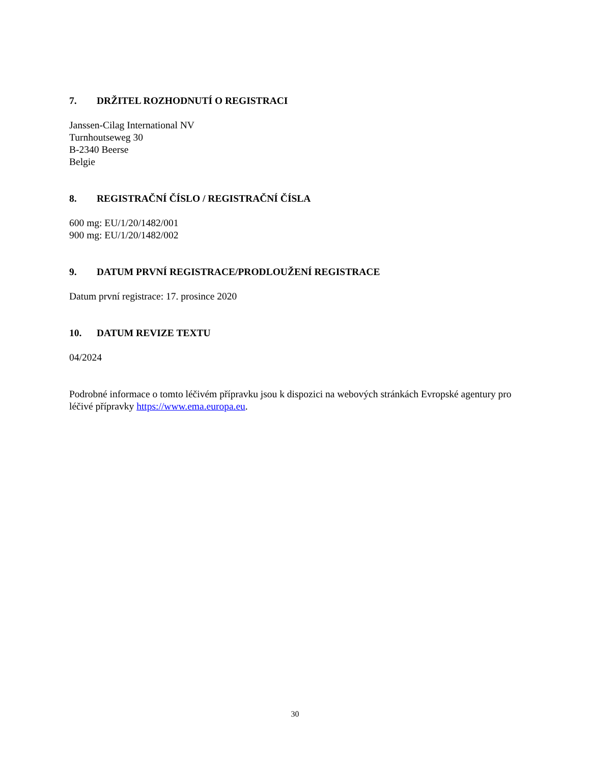7. DRŽITEL ROZHODNUTÍ O REGISTRACI
Janssen-Cilag International NV
Turnhoutseweg 30
B-2340 Beerse
Belgie
8. REGISTRAČNÍ ČÍSLO / REGISTRAČNÍ ČÍSLA
600 mg: EU/1/20/1482/001
900 mg: EU/1/20/1482/002
9. DATUM PRVNÍ REGISTRACE/PRODLOUŽENÍ REGISTRACE
Datum první registrace: 17. prosince 2020
10. DATUM REVIZE TEXTU
04/2024
Podrobné informace o tomto léčivém přípravku jsou k dispozici na webových stránkách Evropské agentury pro léčivé přípravky https://www.ema.europa.eu.
30